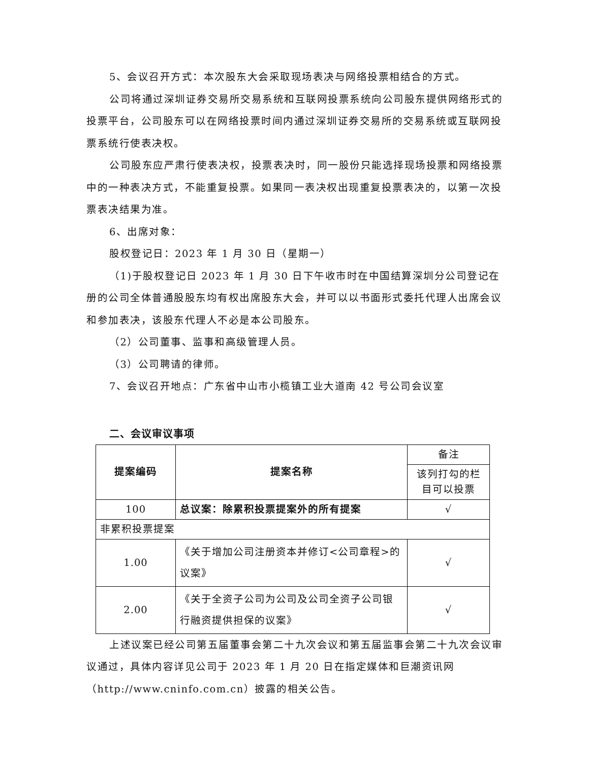5、会议召开方式：本次股东大会采取现场表决与网络投票相结合的方式。
公司将通过深圳证券交易所交易系统和互联网投票系统向公司股东提供网络形式的投票平台，公司股东可以在网络投票时间内通过深圳证券交易所的交易系统或互联网投票系统行使表决权。
公司股东应严肃行使表决权，投票表决时，同一股份只能选择现场投票和网络投票中的一种表决方式，不能重复投票。如果同一表决权出现重复投票表决的，以第一次投票表决结果为准。
6、出席对象：
股权登记日：2023 年 1 月 30 日（星期一）
（1)于股权登记日 2023 年 1 月 30 日下午收市时在中国结算深圳分公司登记在册的公司全体普通股股东均有权出席股东大会，并可以以书面形式委托代理人出席会议和参加表决，该股东代理人不必是本公司股东。
（2）公司董事、监事和高级管理人员。
（3）公司聘请的律师。
7、会议召开地点：广东省中山市小榄镇工业大道南 42 号公司会议室
二、会议审议事项
| 提案编码 | 提案名称 | 备注 |
| | | 该列打勾的栏目可以投票 |
| 100 | 总议案：除累积投票提案外的所有提案 | √ |
| 非累积投票提案 | | |
| 1.00 | 《关于增加公司注册资本并修订<公司章程>的议案》 | √ |
| 2.00 | 《关于全资子公司为公司及公司全资子公司银行融资提供担保的议案》 | √ |
上述议案已经公司第五届董事会第二十九次会议和第五届监事会第二十九次会议审议通过，具体内容详见公司于 2023 年 1 月 20 日在指定媒体和巨潮资讯网（http://www.cninfo.com.cn）披露的相关公告。